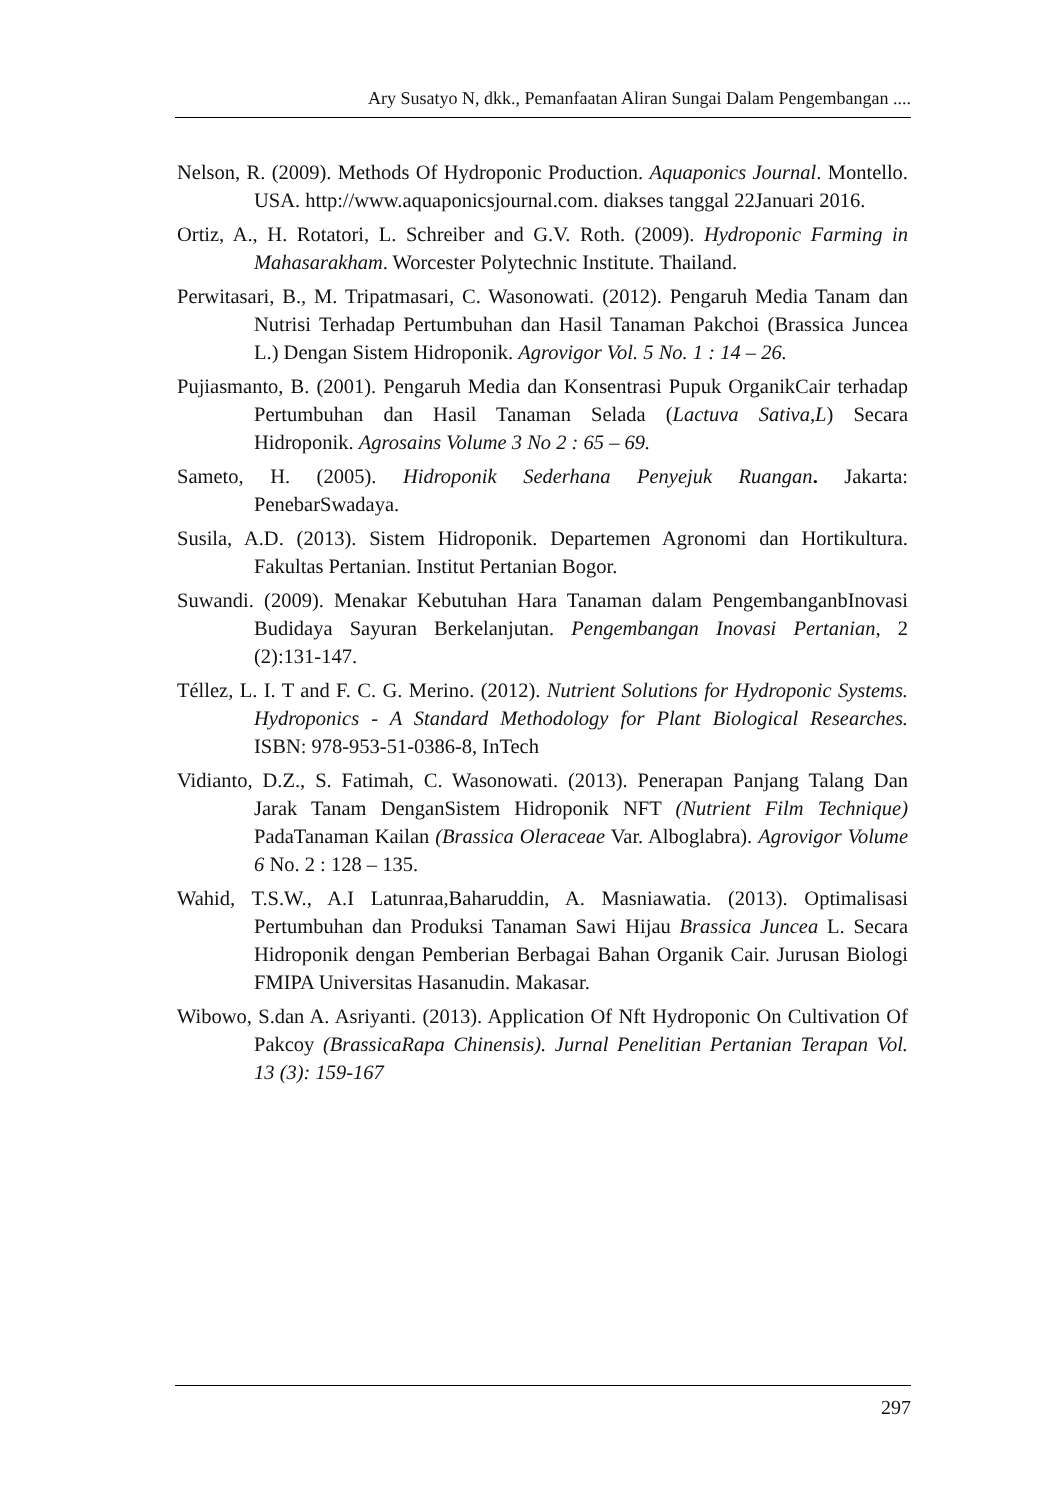Ary Susatyo N, dkk., Pemanfaatan Aliran Sungai Dalam Pengembangan ....
Nelson, R. (2009). Methods Of Hydroponic Production. Aquaponics Journal. Montello. USA. http://www.aquaponicsjournal.com. diakses tanggal 22Januari 2016.
Ortiz, A., H. Rotatori, L. Schreiber and G.V. Roth. (2009). Hydroponic Farming in Mahasarakham. Worcester Polytechnic Institute. Thailand.
Perwitasari, B., M. Tripatmasari, C. Wasonowati. (2012). Pengaruh Media Tanam dan Nutrisi Terhadap Pertumbuhan dan Hasil Tanaman Pakchoi (Brassica Juncea L.) Dengan Sistem Hidroponik. Agrovigor Vol. 5 No. 1 : 14 – 26.
Pujiasmanto, B. (2001). Pengaruh Media dan Konsentrasi Pupuk OrganikCair terhadap Pertumbuhan dan Hasil Tanaman Selada (Lactuva Sativa,L) Secara Hidroponik. Agrosains Volume 3 No 2 : 65 – 69.
Sameto, H. (2005). Hidroponik Sederhana Penyejuk Ruangan. Jakarta: PenebarSwadaya.
Susila, A.D. (2013). Sistem Hidroponik. Departemen Agronomi dan Hortikultura. Fakultas Pertanian. Institut Pertanian Bogor.
Suwandi. (2009). Menakar Kebutuhan Hara Tanaman dalam PengembanganbInovasi Budidaya Sayuran Berkelanjutan. Pengembangan Inovasi Pertanian, 2 (2):131-147.
Téllez, L. I. T and F. C. G. Merino. (2012). Nutrient Solutions for Hydroponic Systems. Hydroponics - A Standard Methodology for Plant Biological Researches. ISBN: 978-953-51-0386-8, InTech
Vidianto, D.Z., S. Fatimah, C. Wasonowati. (2013). Penerapan Panjang Talang Dan Jarak Tanam DenganSistem Hidroponik NFT (Nutrient Film Technique) PadaTanaman Kailan (Brassica Oleraceae Var. Alboglabra). Agrovigor Volume 6 No. 2 : 128 – 135.
Wahid, T.S.W., A.I Latunraa,Baharuddin, A. Masniawatia. (2013). Optimalisasi Pertumbuhan dan Produksi Tanaman Sawi Hijau Brassica Juncea L. Secara Hidroponik dengan Pemberian Berbagai Bahan Organik Cair. Jurusan Biologi FMIPA Universitas Hasanudin. Makasar.
Wibowo, S.dan A. Asriyanti. (2013). Application Of Nft Hydroponic On Cultivation Of Pakcoy (BrassicaRapa Chinensis). Jurnal Penelitian Pertanian Terapan Vol. 13 (3): 159-167
297